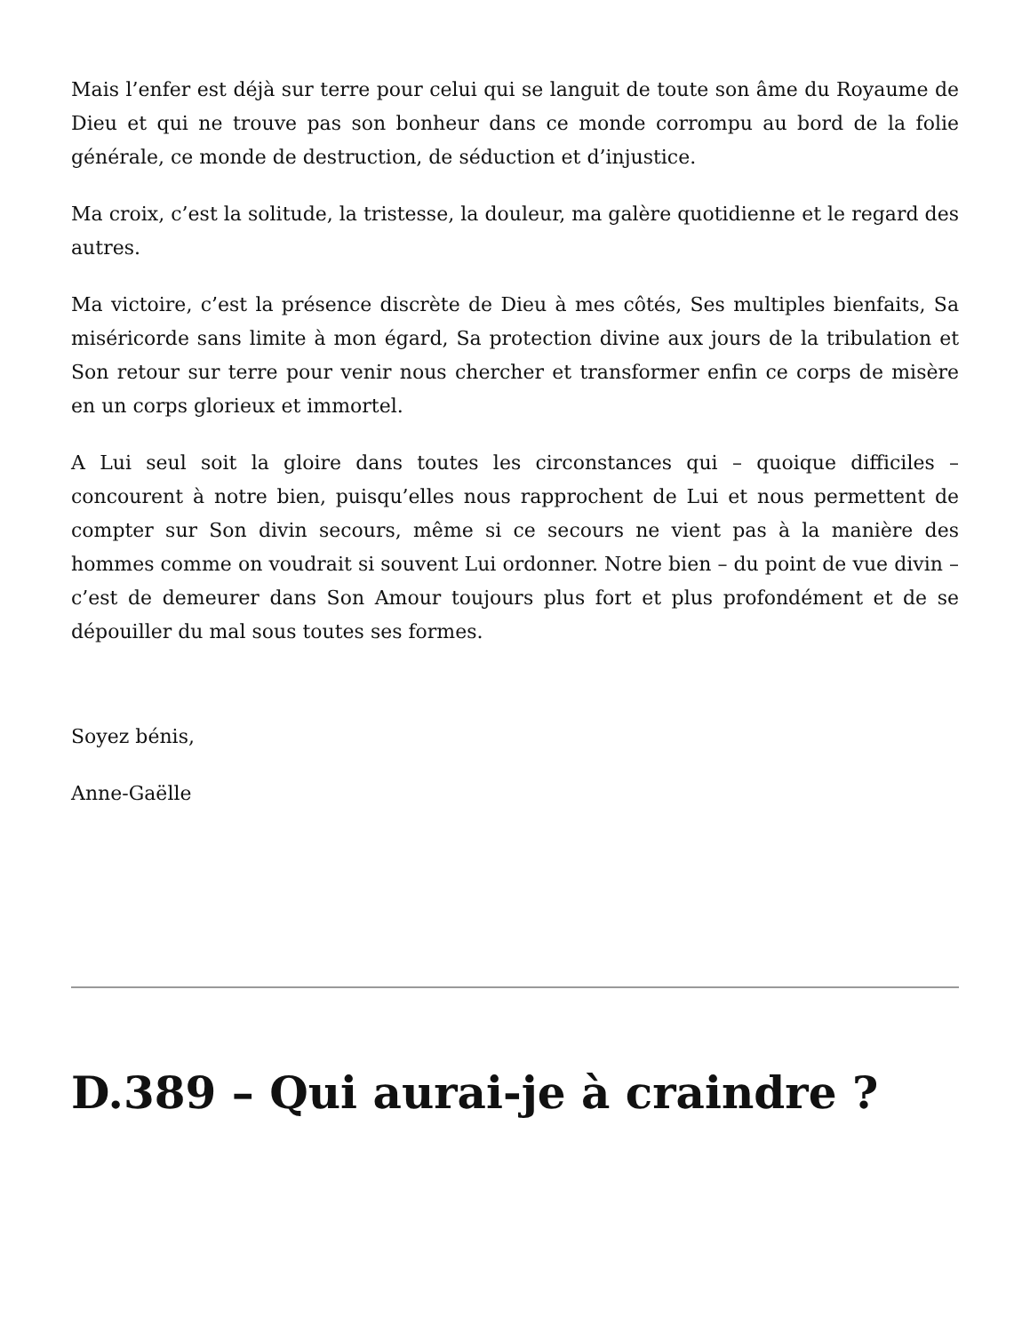Mais l’enfer est déjà sur terre pour celui qui se languit de toute son âme du Royaume de Dieu et qui ne trouve pas son bonheur dans ce monde corrompu au bord de la folie générale, ce monde de destruction, de séduction et d’injustice.
Ma croix, c’est la solitude, la tristesse, la douleur, ma galère quotidienne et le regard des autres.
Ma victoire, c’est la présence discrète de Dieu à mes côtés, Ses multiples bienfaits, Sa miséricorde sans limite à mon égard, Sa protection divine aux jours de la tribulation et Son retour sur terre pour venir nous chercher et transformer enfin ce corps de misère en un corps glorieux et immortel.
A Lui seul soit la gloire dans toutes les circonstances qui – quoique difficiles – concourent à notre bien, puisqu’elles nous rapprochent de Lui et nous permettent de compter sur Son divin secours, même si ce secours ne vient pas à la manière des hommes comme on voudrait si souvent Lui ordonner. Notre bien – du point de vue divin – c’est de demeurer dans Son Amour toujours plus fort et plus profondément et de se dépouiller du mal sous toutes ses formes.
Soyez bénis,
Anne-Gaëlle
D.389 – Qui aurai-je à craindre ?